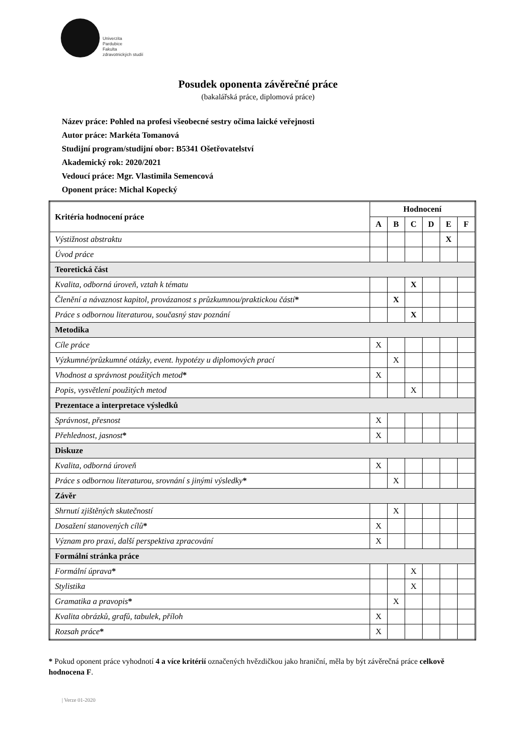Univerzita
Pardubice
Fakulta
zdravotnických studií
Posudek oponenta závěrečné práce
(bakalářská práce, diplomová práce)
Název práce: Pohled na profesi všeobecné sestry očima laické veřejnosti
Autor práce: Markéta Tomanová
Studijní program/studijní obor: B5341 Ošetřovatelství
Akademický rok: 2020/2021
Vedoucí práce: Mgr. Vlastimila Semencová
Oponent práce: Michal Kopecký
| Kritéria hodnocení práce | Hodnocení | | | | | |
| --- | --- | --- | --- | --- | --- | --- |
| | A | B | C | D | E | F |
| Výstižnost abstraktu | | | | | X | |
| Úvod práce | | | | | | |
| Teoretická část | | | | | | |
| Kvalita, odborná úroveň, vztah k tématu | | | X | | | |
| Členění a návaznost kapitol, provázanost s průzkumnou/praktickou částí * | | X | | | | |
| Práce s odbornou literaturou, současný stav poznání | | | X | | | |
| Metodika | | | | | | |
| Cíle práce | X | | | | | |
| Výzkumné/průzkumné otázky, event. hypotézy u diplomových prací | | X | | | | |
| Vhodnost a správnost použitých metod * | X | | | | | |
| Popis, vysvětlení použitých metod | | | X | | | |
| Prezentace a interpretace výsledků | | | | | | |
| Správnost, přesnost | X | | | | | |
| Přehlednost, jasnost * | X | | | | | |
| Diskuze | | | | | | |
| Kvalita, odborná úroveň | X | | | | | |
| Práce s odbornou literaturou, srovnání s jinými výsledky * | | X | | | | |
| Závěr | | | | | | |
| Shrnutí zjištěných skutečností | | X | | | | |
| Dosažení stanovených cílů * | X | | | | | |
| Význam pro praxi, další perspektiva zpracování | X | | | | | |
| Formální stránka práce | | | | | | |
| Formální úprava * | | | X | | | |
| Stylistika | | | X | | | |
| Gramatika a pravopis * | | X | | | | |
| Kvalita obrázků, grafů, tabulek, příloh | X | | | | | |
| Rozsah práce * | X | | | | | |
* Pokud oponent práce vyhodnotí 4 a více kritérií označených hvězdičkou jako hraniční, měla by být závěrečná práce celkově hodnocena F.
| Verze 01-2020